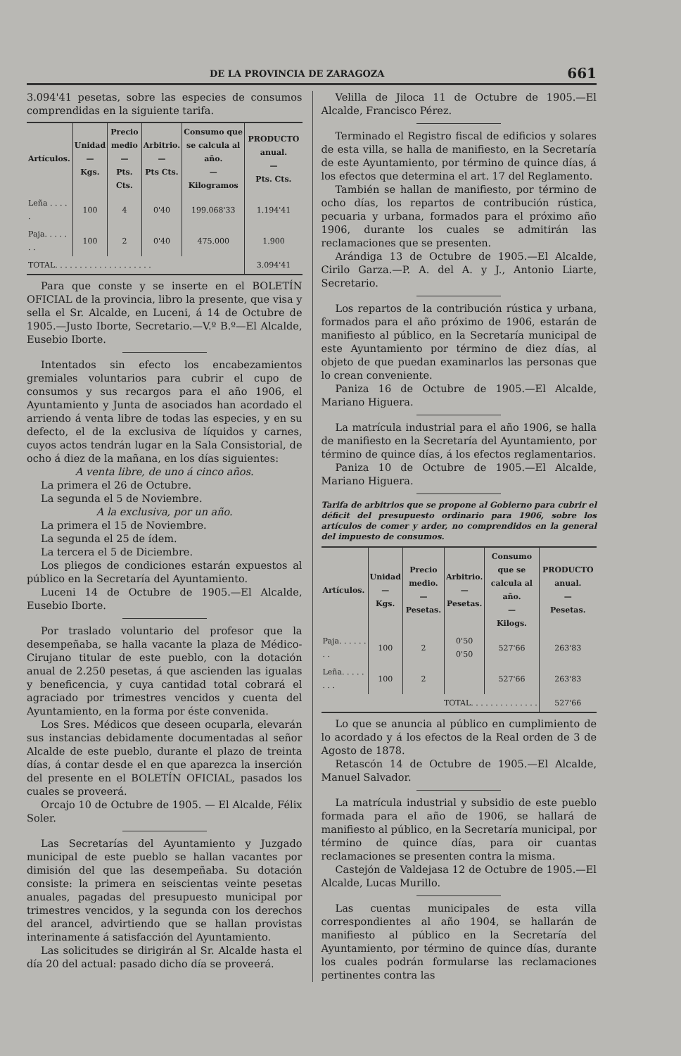DE LA PROVINCIA DE ZARAGOZA 661
3.094'41 pesetas, sobre las especies de consumos comprendidas en la siguiente tarifa.
| Artículos. | Unidad — Kgs. | Precio medio — Pts. Cts. | Arbitrio. — Pts Cts. | Consumo que se calcula al año. — Kilogramos | PRODUCTO anual. — Pts. Cts. |
| --- | --- | --- | --- | --- | --- |
| Leña . . . . . | 100 | 4 | 0'40 | 199.068'33 | 1.194'41 |
| Paja. . . . . . . | 100 | 2 | 0'40 | 475.000 | 1.900 |
| TOTAL. . . . . . . . . . . . . . . . . . . . | | | | | 3.094'41 |
Para que conste y se inserte en el BOLETÍN OFICIAL de la provincia, libro la presente, que visa y sella el Sr. Alcalde, en Luceni, á 14 de Octubre de 1905.—Justo Iborte, Secretario.—V.º B.º—El Alcalde, Eusebio Iborte.
Intentados sin efecto los encabezamientos gremiales voluntarios para cubrir el cupo de consumos y sus recargos para el año 1906, el Ayuntamiento y Junta de asociados han acordado el arriendo á venta libre de todas las especies, y en su defecto, el de la exclusiva de líquidos y carnes, cuyos actos tendrán lugar en la Sala Consistorial, de ocho á diez de la mañana, en los días siguientes:
A venta libre, de uno á cinco años.
La primera el 26 de Octubre.
La segunda el 5 de Noviembre.
A la exclusiva, por un año.
La primera el 15 de Noviembre.
La segunda el 25 de ídem.
La tercera el 5 de Diciembre.
Los pliegos de condiciones estarán expuestos al público en la Secretaría del Ayuntamiento.
Luceni 14 de Octubre de 1905.—El Alcalde, Eusebio Iborte.
Por traslado voluntario del profesor que la desempeñaba, se halla vacante la plaza de Médico-Cirujano titular de este pueblo, con la dotación anual de 2.250 pesetas, á que ascienden las igualas y beneficencia, y cuya cantidad total cobrará el agraciado por trimestres vencidos y cuenta del Ayuntamiento, en la forma por éste convenida.
Los Sres. Médicos que deseen ocuparla, elevarán sus instancias debidamente documentadas al señor Alcalde de este pueblo, durante el plazo de treinta días, á contar desde el en que aparezca la inserción del presente en el BOLETÍN OFICIAL, pasados los cuales se proveerá.
Orcajo 10 de Octubre de 1905. — El Alcalde, Félix Soler.
Las Secretarías del Ayuntamiento y Juzgado municipal de este pueblo se hallan vacantes por dimisión del que las desempeñaba. Su dotación consiste: la primera en seiscientas veinte pesetas anuales, pagadas del presupuesto municipal por trimestres vencidos, y la segunda con los derechos del arancel, advirtiendo que se hallan provistas interinamente á satisfacción del Ayuntamiento.
Las solicitudes se dirigirán al Sr. Alcalde hasta el día 20 del actual: pasado dicho día se proveerá.
Velilla de Jiloca 11 de Octubre de 1905.—El Alcalde, Francisco Pérez.
Terminado el Registro fiscal de edificios y solares de esta villa, se halla de manifiesto, en la Secretaría de este Ayuntamiento, por término de quince días, á los efectos que determina el art. 17 del Reglamento.
También se hallan de manifiesto, por término de ocho días, los repartos de contribución rústica, pecuaria y urbana, formados para el próximo año 1906, durante los cuales se admitirán las reclamaciones que se presenten.
Arándiga 13 de Octubre de 1905.—El Alcalde, Cirilo Garza.—P. A. del A. y J., Antonio Liarte, Secretario.
Los repartos de la contribución rústica y urbana, formados para el año próximo de 1906, estarán de manifiesto al público, en la Secretaría municipal de este Ayuntamiento por término de diez días, al objeto de que puedan examinarlos las personas que lo crean conveniente.
Paniza 16 de Octubre de 1905.—El Alcalde, Mariano Higuera.
La matrícula industrial para el año 1906, se halla de manifiesto en la Secretaría del Ayuntamiento, por término de quince días, á los efectos reglamentarios.
Paniza 10 de Octubre de 1905.—El Alcalde, Mariano Higuera.
Tarifa de arbitrios que se propone al Gobierno para cubrir el déficit del presupuesto ordinario para 1906, sobre los artículos de comer y arder, no comprendidos en la general del impuesto de consumos.
| Artículos. | Unidad — Kgs. | Precio medio. — Pesetas. | Arbitrio. — Pesetas. | Consumo que se calcula al año. — Kilogs. | PRODUCTO anual. — Pesetas. |
| --- | --- | --- | --- | --- | --- |
| Paja. . . . . . . . | 100 | 2 | 0'50 0'50 | 527'66 | 263'83 |
| Leña. . . . . . . . | 100 | 2 | | 527'66 | 263'83 |
| TOTAL. . . . . . . . . . . . . . | | | | | 527'66 |
Lo que se anuncia al público en cumplimiento de lo acordado y á los efectos de la Real orden de 3 de Agosto de 1878.
Retascón 14 de Octubre de 1905.—El Alcalde, Manuel Salvador.
La matrícula industrial y subsidio de este pueblo formada para el año de 1906, se hallará de manifiesto al público, en la Secretaría municipal, por término de quince días, para oir cuantas reclamaciones se presenten contra la misma.
Castejón de Valdejasa 12 de Octubre de 1905.—El Alcalde, Lucas Murillo.
Las cuentas municipales de esta villa correspondientes al año 1904, se hallarán de manifiesto al público en la Secretaría del Ayuntamiento, por término de quince días, durante los cuales podrán formularse las reclamaciones pertinentes contra las